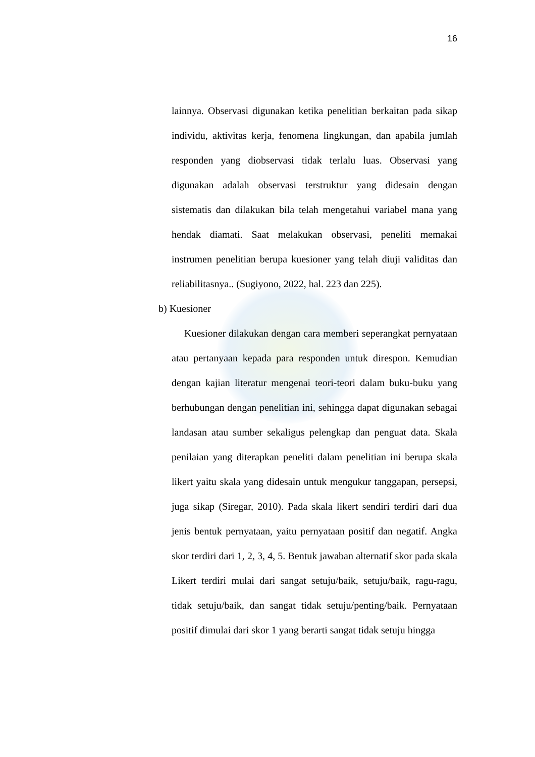16
lainnya. Observasi digunakan ketika penelitian berkaitan pada sikap individu, aktivitas kerja, fenomena lingkungan, dan apabila jumlah responden yang diobservasi tidak terlalu luas. Observasi yang digunakan adalah observasi terstruktur yang didesain dengan sistematis dan dilakukan bila telah mengetahui variabel mana yang hendak diamati. Saat melakukan observasi, peneliti memakai instrumen penelitian berupa kuesioner yang telah diuji validitas dan reliabilitasnya.. (Sugiyono, 2022, hal. 223 dan 225).
b) Kuesioner
Kuesioner dilakukan dengan cara memberi seperangkat pernyataan atau pertanyaan kepada para responden untuk direspon. Kemudian dengan kajian literatur mengenai teori-teori dalam buku-buku yang berhubungan dengan penelitian ini, sehingga dapat digunakan sebagai landasan atau sumber sekaligus pelengkap dan penguat data. Skala penilaian yang diterapkan peneliti dalam penelitian ini berupa skala likert yaitu skala yang didesain untuk mengukur tanggapan, persepsi, juga sikap (Siregar, 2010). Pada skala likert sendiri terdiri dari dua jenis bentuk pernyataan, yaitu pernyataan positif dan negatif. Angka skor terdiri dari 1, 2, 3, 4, 5. Bentuk jawaban alternatif skor pada skala Likert terdiri mulai dari sangat setuju/baik, setuju/baik, ragu-ragu, tidak setuju/baik, dan sangat tidak setuju/penting/baik. Pernyataan positif dimulai dari skor 1 yang berarti sangat tidak setuju hingga